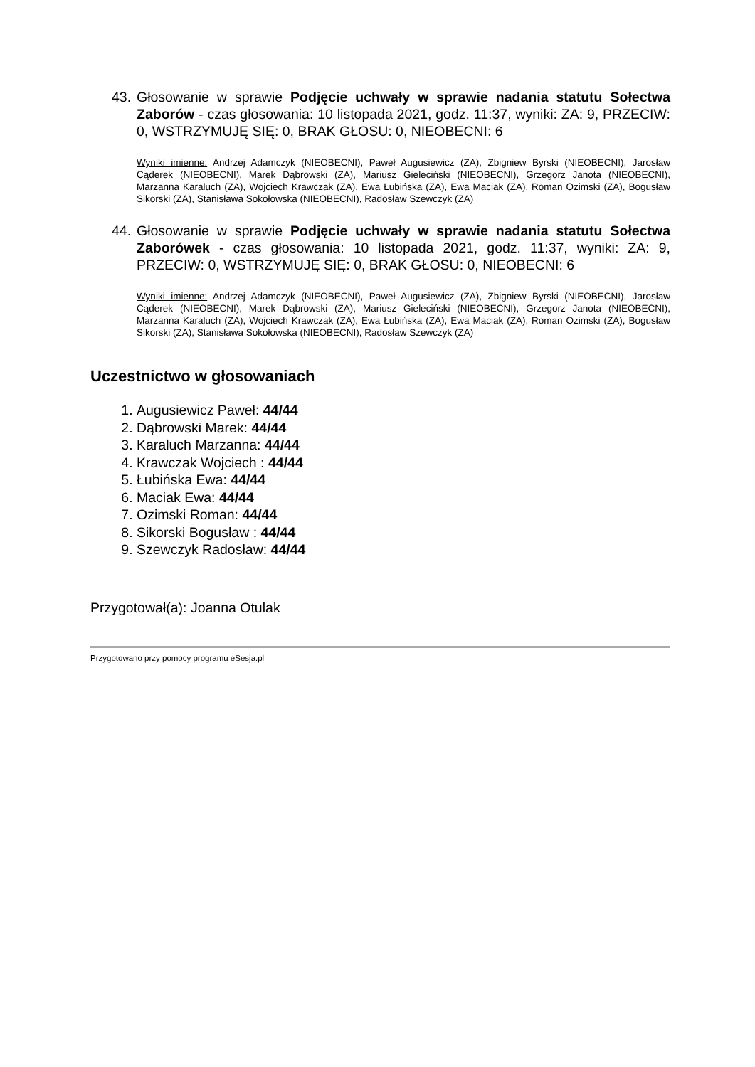43.
Głosowanie w sprawie Podjęcie uchwały w sprawie nadania statutu Sołectwa Zaborów - czas głosowania: 10 listopada 2021, godz. 11:37, wyniki: ZA: 9, PRZECIW: 0, WSTRZYMUJĘ SIĘ: 0, BRAK GŁOSU: 0, NIEOBECNI: 6
Wyniki imienne: Andrzej Adamczyk (NIEOBECNI), Paweł Augusiewicz (ZA), Zbigniew Byrski (NIEOBECNI), Jarosław Cąderek (NIEOBECNI), Marek Dąbrowski (ZA), Mariusz Gieleciński (NIEOBECNI), Grzegorz Janota (NIEOBECNI), Marzanna Karaluch (ZA), Wojciech Krawczak (ZA), Ewa Łubińska (ZA), Ewa Maciak (ZA), Roman Ozimski (ZA), Bogusław Sikorski (ZA), Stanisława Sokołowska (NIEOBECNI), Radosław Szewczyk (ZA)
44.
Głosowanie w sprawie Podjęcie uchwały w sprawie nadania statutu Sołectwa Zaborówek - czas głosowania: 10 listopada 2021, godz. 11:37, wyniki: ZA: 9, PRZECIW: 0, WSTRZYMUJĘ SIĘ: 0, BRAK GŁOSU: 0, NIEOBECNI: 6
Wyniki imienne: Andrzej Adamczyk (NIEOBECNI), Paweł Augusiewicz (ZA), Zbigniew Byrski (NIEOBECNI), Jarosław Cąderek (NIEOBECNI), Marek Dąbrowski (ZA), Mariusz Gieleciński (NIEOBECNI), Grzegorz Janota (NIEOBECNI), Marzanna Karaluch (ZA), Wojciech Krawczak (ZA), Ewa Łubińska (ZA), Ewa Maciak (ZA), Roman Ozimski (ZA), Bogusław Sikorski (ZA), Stanisława Sokołowska (NIEOBECNI), Radosław Szewczyk (ZA)
Uczestnictwo w głosowaniach
1. Augusiewicz Paweł: 44/44
2. Dąbrowski Marek: 44/44
3. Karaluch Marzanna: 44/44
4. Krawczak Wojciech : 44/44
5. Łubińska Ewa: 44/44
6. Maciak Ewa: 44/44
7. Ozimski Roman: 44/44
8. Sikorski Bogusław : 44/44
9. Szewczyk Radosław: 44/44
Przygotował(a): Joanna Otulak
Przygotowano przy pomocy programu eSesja.pl